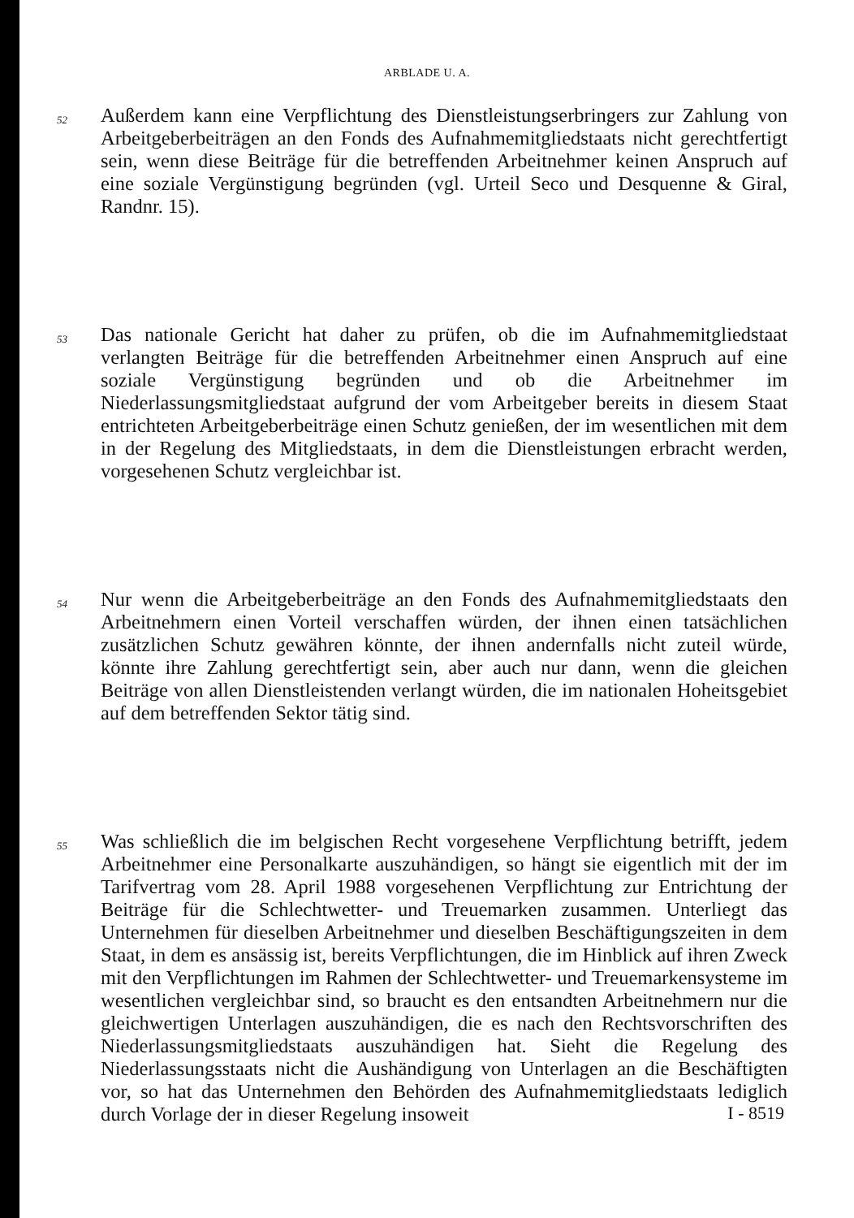ARBLADE U. A.
52
Außerdem kann eine Verpflichtung des Dienstleistungserbringers zur Zahlung von Arbeitgeberbeiträgen an den Fonds des Aufnahmemitgliedstaats nicht gerechtfertigt sein, wenn diese Beiträge für die betreffenden Arbeitnehmer keinen Anspruch auf eine soziale Vergünstigung begründen (vgl. Urteil Seco und Desquenne & Giral, Randnr. 15).
53
Das nationale Gericht hat daher zu prüfen, ob die im Aufnahmemitgliedstaat verlangten Beiträge für die betreffenden Arbeitnehmer einen Anspruch auf eine soziale Vergünstigung begründen und ob die Arbeitnehmer im Niederlassungsmitgliedstaat aufgrund der vom Arbeitgeber bereits in diesem Staat entrichteten Arbeitgeberbeiträge einen Schutz genießen, der im wesentlichen mit dem in der Regelung des Mitgliedstaats, in dem die Dienstleistungen erbracht werden, vorgesehenen Schutz vergleichbar ist.
54
Nur wenn die Arbeitgeberbeiträge an den Fonds des Aufnahmemitgliedstaats den Arbeitnehmern einen Vorteil verschaffen würden, der ihnen einen tatsächlichen zusätzlichen Schutz gewähren könnte, der ihnen andernfalls nicht zuteil würde, könnte ihre Zahlung gerechtfertigt sein, aber auch nur dann, wenn die gleichen Beiträge von allen Dienstleistenden verlangt würden, die im nationalen Hoheitsgebiet auf dem betreffenden Sektor tätig sind.
55
Was schließlich die im belgischen Recht vorgesehene Verpflichtung betrifft, jedem Arbeitnehmer eine Personalkarte auszuhändigen, so hängt sie eigentlich mit der im Tarifvertrag vom 28. April 1988 vorgesehenen Verpflichtung zur Entrichtung der Beiträge für die Schlechtwetter- und Treuemarken zusammen. Unterliegt das Unternehmen für dieselben Arbeitnehmer und dieselben Beschäftigungszeiten in dem Staat, in dem es ansässig ist, bereits Verpflichtungen, die im Hinblick auf ihren Zweck mit den Verpflichtungen im Rahmen der Schlechtwetter- und Treuemarkensysteme im wesentlichen vergleichbar sind, so braucht es den entsandten Arbeitnehmern nur die gleichwertigen Unterlagen auszuhändigen, die es nach den Rechtsvorschriften des Niederlassungsmitgliedstaats auszuhändigen hat. Sieht die Regelung des Niederlassungsstaats nicht die Aushändigung von Unterlagen an die Beschäftigten vor, so hat das Unternehmen den Behörden des Aufnahmemitgliedstaats lediglich durch Vorlage der in dieser Regelung insoweit
I - 8519